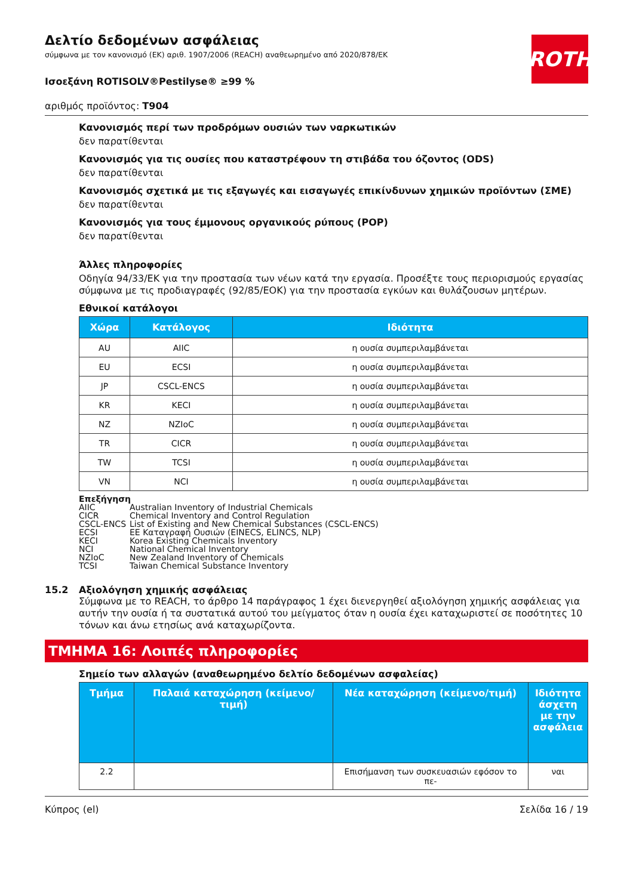Δελτίο δεδομένων ασφάλειας
σύμφωνα με τον κανονισμό (ΕΚ) αριθ. 1907/2006 (REACH) αναθεωρημένο από 2020/878/ΕΚ
ROTH
Ισοεξάνη ROTISOLV®Pestilyse® ≥99 %
αριθμός προϊόντος: T904
Κανονισμός περί των προδρόμων ουσιών των ναρκωτικών
δεν παρατίθενται
Κανονισμός για τις ουσίες που καταστρέφουν τη στιβάδα του όζοντος (ODS)
δεν παρατίθενται
Κανονισμός σχετικά με τις εξαγωγές και εισαγωγές επικίνδυνων χημικών προϊόντων (ΣΜΕ)
δεν παρατίθενται
Κανονισμός για τους έμμονους οργανικούς ρύπους (POP)
δεν παρατίθενται
Άλλες πληροφορίες
Οδηγία 94/33/ΕΚ για την προστασία των νέων κατά την εργασία. Προσέξτε τους περιορισμούς εργασίας σύμφωνα με τις προδιαγραφές (92/85/ΕΟΚ) για την προστασία εγκύων και θυλάζουσων μητέρων.
Εθνικοί κατάλογοι
| Χώρα | Κατάλογος | Ιδιότητα |
| --- | --- | --- |
| AU | AIIC | η ουσία συμπεριλαμβάνεται |
| EU | ECSI | η ουσία συμπεριλαμβάνεται |
| JP | CSCL-ENCS | η ουσία συμπεριλαμβάνεται |
| KR | KECI | η ουσία συμπεριλαμβάνεται |
| NZ | NZIoC | η ουσία συμπεριλαμβάνεται |
| TR | CICR | η ουσία συμπεριλαμβάνεται |
| TW | TCSI | η ουσία συμπεριλαμβάνεται |
| VN | NCI | η ουσία συμπεριλαμβάνεται |
Επεξήγηση
AIIC Australian Inventory of Industrial Chemicals
CICR Chemical Inventory and Control Regulation
CSCL-ENCS List of Existing and New Chemical Substances (CSCL-ENCS)
ECSI ΕΕ Καταγραφή Ουσιών (EINECS, ELINCS, NLP)
KECI Korea Existing Chemicals Inventory
NCI National Chemical Inventory
NZIoC New Zealand Inventory of Chemicals
TCSI Taiwan Chemical Substance Inventory
15.2 Αξιολόγηση χημικής ασφάλειας
Σύμφωνα με το REACH, το άρθρο 14 παράγραφος 1 έχει διενεργηθεί αξιολόγηση χημικής ασφάλειας για αυτήν την ουσία ή τα συστατικά αυτού του μείγματος όταν η ουσία έχει καταχωριστεί σε ποσότητες 10 τόνων και άνω ετησίως ανά καταχωρίζοντα.
ΤΜΗΜΑ 16: Λοιπές πληροφορίες
Σημείο των αλλαγών (αναθεωρημένο δελτίο δεδομένων ασφαλείας)
| Τμήμα | Παλαιά καταχώρηση (κείμενο/τιμή) | Νέα καταχώρηση (κείμενο/τιμή) | Ιδιότητα άσχετη με την ασφάλεια |
| --- | --- | --- | --- |
| 2.2 | | Επισήμανση των συσκευασιών εφόσον το πε- | ναι |
Κύπρος (el) Σελίδα 16 / 19